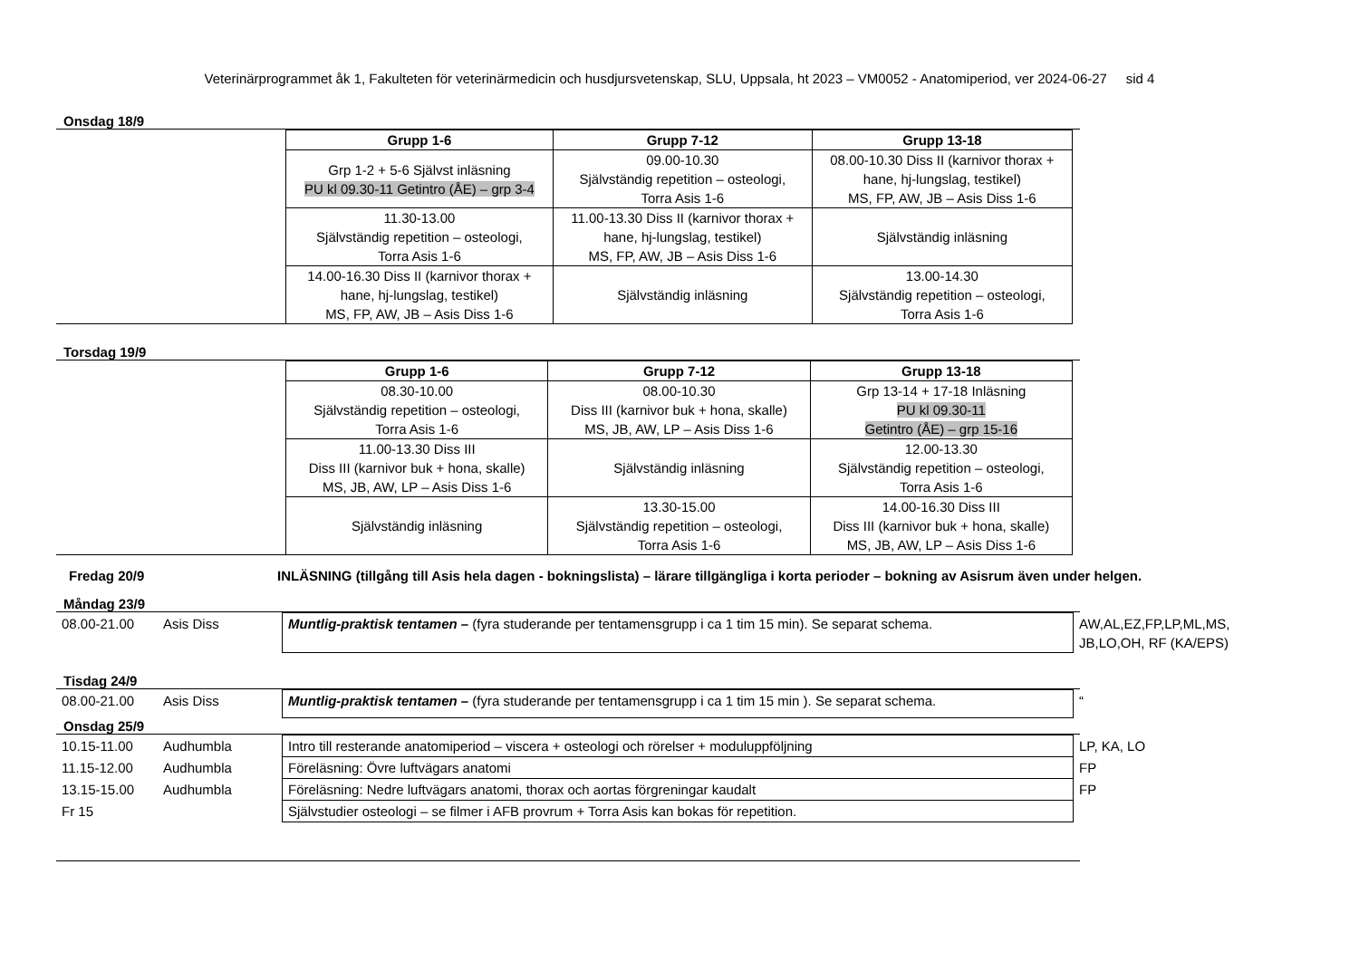Veterinärprogrammet åk 1, Fakulteten för veterinärmedicin och husdjursvetenskap, SLU, Uppsala, ht 2023 – VM0052 - Anatomiperiod, ver 2024-06-27 sid 4
Onsdag 18/9
| | Grupp 1-6 | Grupp 7-12 | Grupp 13-18 |
| | Grp 1-2 + 5-6 Självst inläsning PU kl 09.30-11 Getintro (ÅE) – grp 3-4 | 09.00-10.30 Självständig repetition – osteologi, Torra Asis 1-6 | 08.00-10.30 Diss II (karnivor thorax + hane, hj-lungslag, testikel) MS, FP, AW, JB – Asis Diss 1-6 |
| | 11.30-13.00 Självständig repetition – osteologi, Torra Asis 1-6 | 11.00-13.30 Diss II (karnivor thorax + hane, hj-lungslag, testikel) MS, FP, AW, JB – Asis Diss 1-6 | Självständig inläsning |
| | 14.00-16.30 Diss II (karnivor thorax + hane, hj-lungslag, testikel) MS, FP, AW, JB – Asis Diss 1-6 | Självständig inläsning | 13.00-14.30 Självständig repetition – osteologi, Torra Asis 1-6 |
Torsdag 19/9
| | Grupp 1-6 | Grupp 7-12 | Grupp 13-18 |
| | 08.30-10.00 Självständig repetition – osteologi, Torra Asis 1-6 | 08.00-10.30 Diss III (karnivor buk + hona, skalle) MS, JB, AW, LP – Asis Diss 1-6 | Grp 13-14 + 17-18 Inläsning PU kl 09.30-11 Getintro (ÅE) – grp 15-16 |
| | 11.00-13.30 Diss III Diss III (karnivor buk + hona, skalle) MS, JB, AW, LP – Asis Diss 1-6 | Självständig inläsning | 12.00-13.30 Självständig repetition – osteologi, Torra Asis 1-6 |
| | Självständig inläsning | 13.30-15.00 Självständig repetition – osteologi, Torra Asis 1-6 | 14.00-16.30 Diss III Diss III (karnivor buk + hona, skalle) MS, JB, AW, LP – Asis Diss 1-6 |
Fredag 20/9 INLÄSNING (tillgång till Asis hela dagen - bokningslista) – lärare tillgängliga i korta perioder – bokning av Asisrum även under helgen.
Måndag 23/9
| 08.00-21.00 | Asis Diss | Muntlig-praktisk tentamen – (fyra studerande per tentamensgrupp i ca 1 tim 15 min). Se separat schema. | AW,AL,EZ,FP,LP,ML,MS, JB,LO,OH, RF (KA/EPS) |
Tisdag 24/9
| 08.00-21.00 | Asis Diss | Muntlig-praktisk tentamen – (fyra studerande per tentamensgrupp i ca 1 tim 15 min ). Se separat schema. | “ |
Onsdag 25/9
| 10.15-11.00 | Audhumbla | Intro till resterande anatomiperiod – viscera + osteologi och rörelser + moduluppföljning | LP, KA, LO |
| 11.15-12.00 | Audhumbla | Föreläsning: Övre luftvägars anatomi | FP |
| 13.15-15.00 | Audhumbla | Föreläsning: Nedre luftvägars anatomi, thorax och aortas förgreningar kaudalt | FP |
| Fr 15 | | Självstudier osteologi – se filmer i AFB provrum + Torra Asis kan bokas för repetition. | |